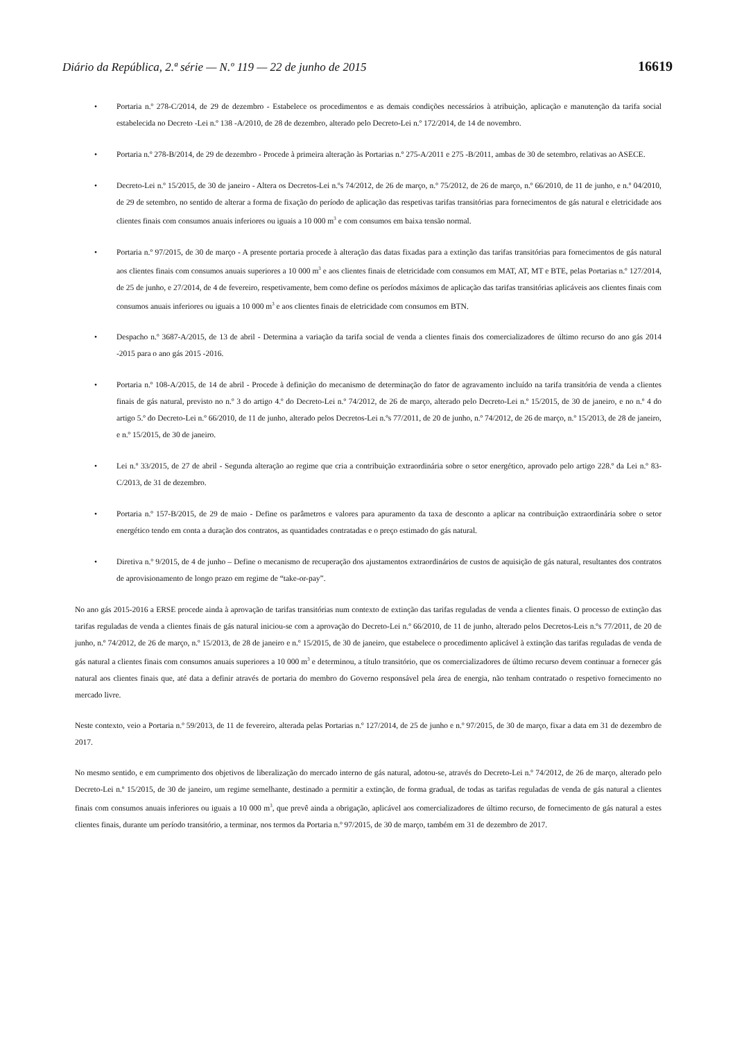Diário da República, 2.ª série — N.º 119 — 22 de junho de 2015 16619
• Portaria n.º 278-C/2014, de 29 de dezembro - Estabelece os procedimentos e as demais condições necessários à atribuição, aplicação e manutenção da tarifa social estabelecida no Decreto -Lei n.º 138 -A/2010, de 28 de dezembro, alterado pelo Decreto-Lei n.º 172/2014, de 14 de novembro.
• Portaria n.º 278-B/2014, de 29 de dezembro - Procede à primeira alteração às Portarias n.º 275-A/2011 e 275 -B/2011, ambas de 30 de setembro, relativas ao ASECE.
• Decreto-Lei n.º 15/2015, de 30 de janeiro - Altera os Decretos-Lei n.ºs 74/2012, de 26 de março, n.º 75/2012, de 26 de março, n.º 66/2010, de 11 de junho, e n.º 04/2010, de 29 de setembro, no sentido de alterar a forma de fixação do período de aplicação das respetivas tarifas transitórias para fornecimentos de gás natural e eletricidade aos clientes finais com consumos anuais inferiores ou iguais a 10 000 m<sup>3</sup> e com consumos em baixa tensão normal.
• Portaria n.º 97/2015, de 30 de março - A presente portaria procede à alteração das datas fixadas para a extinção das tarifas transitórias para fornecimentos de gás natural aos clientes finais com consumos anuais superiores a 10 000 m<sup>3</sup> e aos clientes finais de eletricidade com consumos em MAT, AT, MT e BTE, pelas Portarias n.º 127/2014, de 25 de junho, e 27/2014, de 4 de fevereiro, respetivamente, bem como define os períodos máximos de aplicação das tarifas transitórias aplicáveis aos clientes finais com consumos anuais inferiores ou iguais a 10 000 m<sup>3</sup> e aos clientes finais de eletricidade com consumos em BTN.
• Despacho n.º 3687-A/2015, de 13 de abril - Determina a variação da tarifa social de venda a clientes finais dos comercializadores de último recurso do ano gás 2014 -2015 para o ano gás 2015 -2016.
• Portaria n.º 108-A/2015, de 14 de abril - Procede à definição do mecanismo de determinação do fator de agravamento incluído na tarifa transitória de venda a clientes finais de gás natural, previsto no n.º 3 do artigo 4.º do Decreto-Lei n.º 74/2012, de 26 de março, alterado pelo Decreto-Lei n.º 15/2015, de 30 de janeiro, e no n.º 4 do artigo 5.º do Decreto-Lei n.º 66/2010, de 11 de junho, alterado pelos Decretos-Lei n.ºs 77/2011, de 20 de junho, n.º 74/2012, de 26 de março, n.º 15/2013, de 28 de janeiro, e n.º 15/2015, de 30 de janeiro.
• Lei n.º 33/2015, de 27 de abril - Segunda alteração ao regime que cria a contribuição extraordinária sobre o setor energético, aprovado pelo artigo 228.º da Lei n.º 83-C/2013, de 31 de dezembro.
• Portaria n.º 157-B/2015, de 29 de maio - Define os parâmetros e valores para apuramento da taxa de desconto a aplicar na contribuição extraordinária sobre o setor energético tendo em conta a duração dos contratos, as quantidades contratadas e o preço estimado do gás natural.
• Diretiva n.º 9/2015, de 4 de junho – Define o mecanismo de recuperação dos ajustamentos extraordinários de custos de aquisição de gás natural, resultantes dos contratos de aprovisionamento de longo prazo em regime de “take-or-pay”.
No ano gás 2015-2016 a ERSE procede ainda à aprovação de tarifas transitórias num contexto de extinção das tarifas reguladas de venda a clientes finais. O processo de extinção das tarifas reguladas de venda a clientes finais de gás natural iniciou-se com a aprovação do Decreto-Lei n.º 66/2010, de 11 de junho, alterado pelos Decretos-Leis n.ºs 77/2011, de 20 de junho, n.º 74/2012, de 26 de março, n.º 15/2013, de 28 de janeiro e n.º 15/2015, de 30 de janeiro, que estabelece o procedimento aplicável à extinção das tarifas reguladas de venda de gás natural a clientes finais com consumos anuais superiores a 10 000 m<sup>3</sup> e determinou, a título transitório, que os comercializadores de último recurso devem continuar a fornecer gás natural aos clientes finais que, até data a definir através de portaria do membro do Governo responsável pela área de energia, não tenham contratado o respetivo fornecimento no mercado livre.
Neste contexto, veio a Portaria n.º 59/2013, de 11 de fevereiro, alterada pelas Portarias n.º 127/2014, de 25 de junho e n.º 97/2015, de 30 de março, fixar a data em 31 de dezembro de 2017.
No mesmo sentido, e em cumprimento dos objetivos de liberalização do mercado interno de gás natural, adotou-se, através do Decreto-Lei n.º 74/2012, de 26 de março, alterado pelo Decreto-Lei n.º 15/2015, de 30 de janeiro, um regime semelhante, destinado a permitir a extinção, de forma gradual, de todas as tarifas reguladas de venda de gás natural a clientes finais com consumos anuais inferiores ou iguais a 10 000 m<sup>3</sup>, que prevê ainda a obrigação, aplicável aos comercializadores de último recurso, de fornecimento de gás natural a estes clientes finais, durante um período transitório, a terminar, nos termos da Portaria n.º 97/2015, de 30 de março, também em 31 de dezembro de 2017.